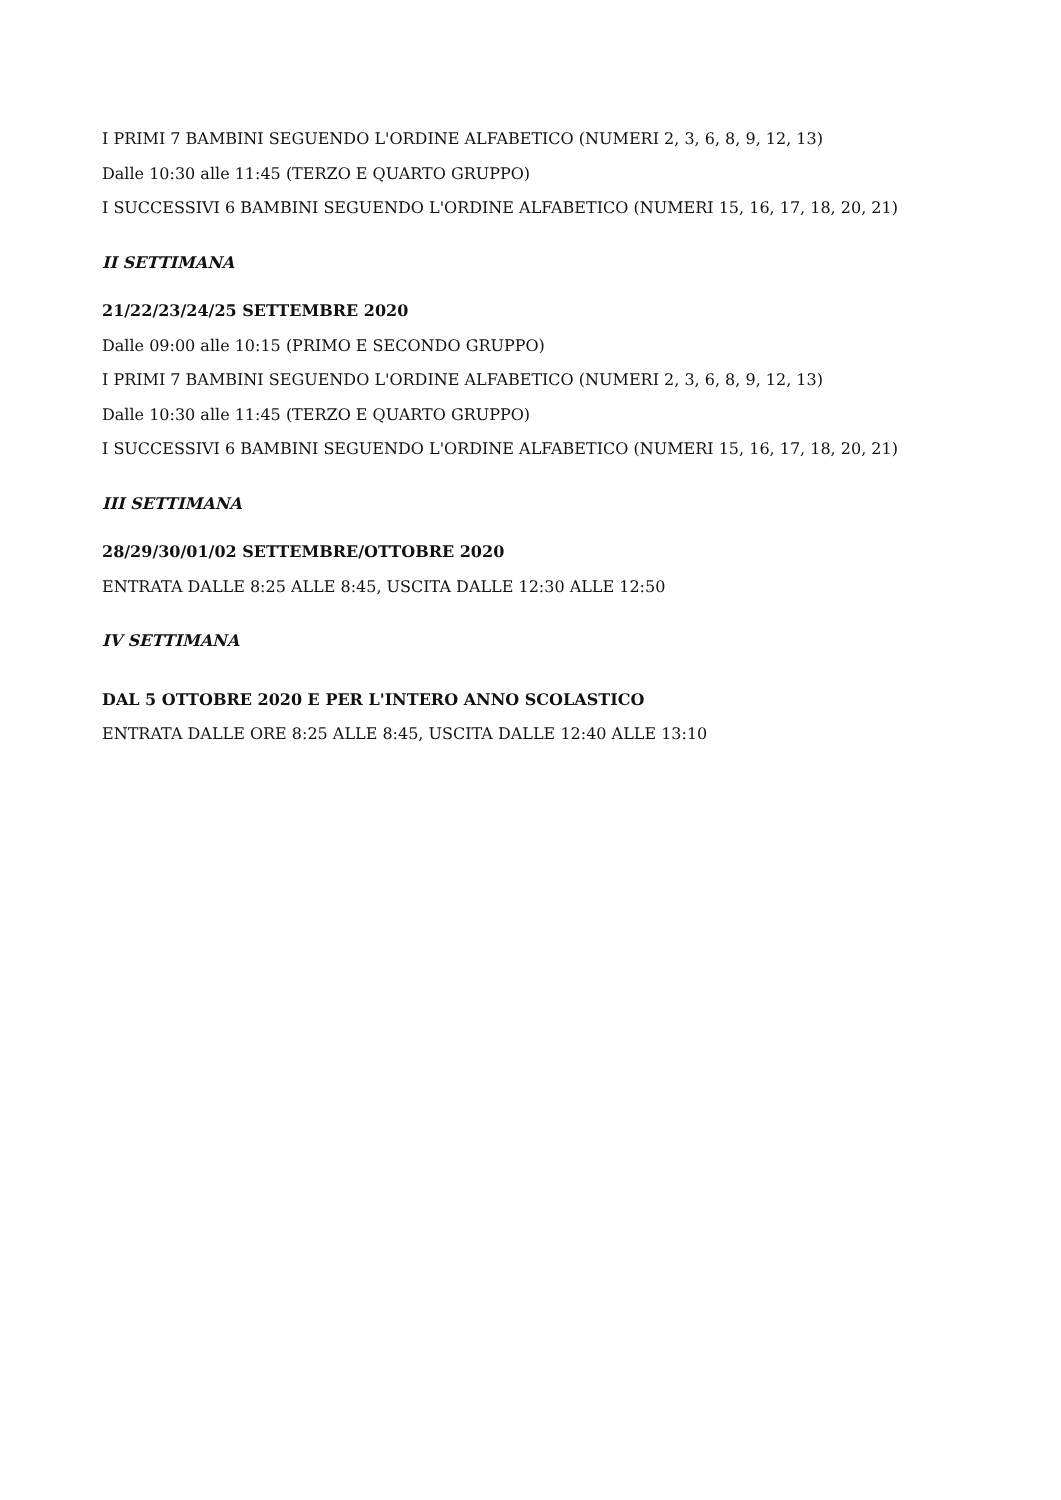I PRIMI 7 BAMBINI SEGUENDO L'ORDINE ALFABETICO (NUMERI 2, 3, 6, 8, 9, 12, 13)
Dalle 10:30 alle 11:45 (TERZO E QUARTO GRUPPO)
I SUCCESSIVI 6 BAMBINI SEGUENDO L'ORDINE ALFABETICO (NUMERI 15, 16, 17, 18, 20, 21)
II SETTIMANA
21/22/23/24/25 SETTEMBRE 2020
Dalle 09:00 alle 10:15 (PRIMO E SECONDO GRUPPO)
I PRIMI 7 BAMBINI SEGUENDO L'ORDINE ALFABETICO (NUMERI 2, 3, 6, 8, 9, 12, 13)
Dalle 10:30 alle 11:45 (TERZO E QUARTO GRUPPO)
I SUCCESSIVI 6 BAMBINI SEGUENDO L'ORDINE ALFABETICO (NUMERI 15, 16, 17, 18, 20, 21)
III SETTIMANA
28/29/30/01/02 SETTEMBRE/OTTOBRE 2020
ENTRATA DALLE 8:25 ALLE 8:45, USCITA DALLE 12:30 ALLE 12:50
IV SETTIMANA
DAL 5 OTTOBRE 2020 E PER L'INTERO ANNO SCOLASTICO
ENTRATA DALLE ORE 8:25 ALLE 8:45, USCITA DALLE 12:40 ALLE 13:10